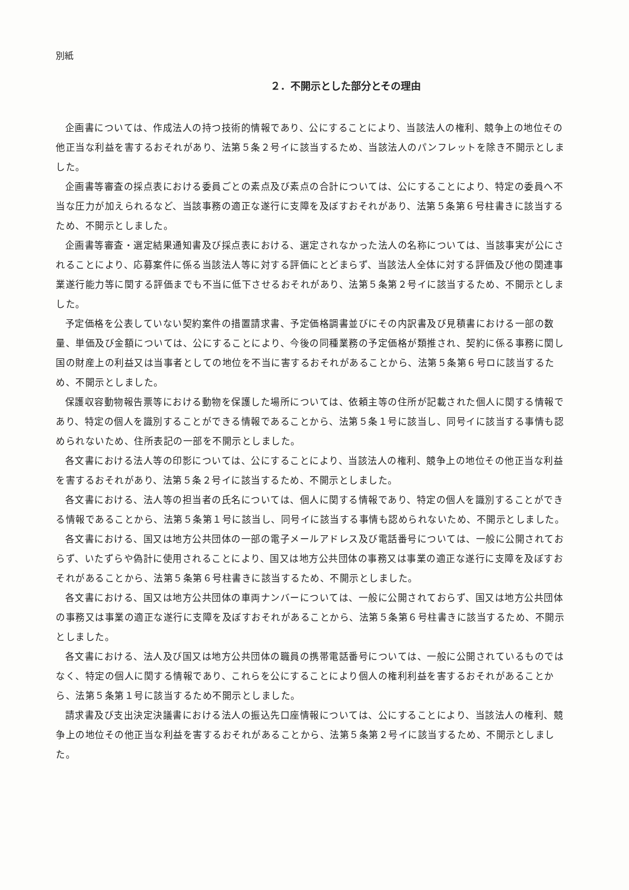別紙
２．不開示とした部分とその理由
企画書については、作成法人の持つ技術的情報であり、公にすることにより、当該法人の権利、競争上の地位その他正当な利益を害するおそれがあり、法第５条２号イに該当するため、当該法人のパンフレットを除き不開示としました。
企画書等審査の採点表における委員ごとの素点及び素点の合計については、公にすることにより、特定の委員へ不当な圧力が加えられるなど、当該事務の適正な遂行に支障を及ぼすおそれがあり、法第５条第６号柱書きに該当するため、不開示としました。
企画書等審査・選定結果通知書及び採点表における、選定されなかった法人の名称については、当該事実が公にされることにより、応募案件に係る当該法人等に対する評価にとどまらず、当該法人全体に対する評価及び他の関連事業遂行能力等に関する評価までも不当に低下させるおそれがあり、法第５条第２号イに該当するため、不開示としました。
予定価格を公表していない契約案件の措置請求書、予定価格調書並びにその内訳書及び見積書における一部の数量、単価及び金額については、公にすることにより、今後の同種業務の予定価格が類推され、契約に係る事務に関し国の財産上の利益又は当事者としての地位を不当に害するおそれがあることから、法第５条第６号ロに該当するため、不開示としました。
保護収容動物報告票等における動物を保護した場所については、依頼主等の住所が記載された個人に関する情報であり、特定の個人を識別することができる情報であることから、法第５条１号に該当し、同号イに該当する事情も認められないため、住所表記の一部を不開示としました。
各文書における法人等の印影については、公にすることにより、当該法人の権利、競争上の地位その他正当な利益を害するおそれがあり、法第５条２号イに該当するため、不開示としました。
各文書における、法人等の担当者の氏名については、個人に関する情報であり、特定の個人を識別することができる情報であることから、法第５条第１号に該当し、同号イに該当する事情も認められないため、不開示としました。
各文書における、国又は地方公共団体の一部の電子メールアドレス及び電話番号については、一般に公開されておらず、いたずらや偽計に使用されることにより、国又は地方公共団体の事務又は事業の適正な遂行に支障を及ぼすおそれがあることから、法第５条第６号柱書きに該当するため、不開示としました。
各文書における、国又は地方公共団体の車両ナンバーについては、一般に公開されておらず、国又は地方公共団体の事務又は事業の適正な遂行に支障を及ぼすおそれがあることから、法第５条第６号柱書きに該当するため、不開示としました。
各文書における、法人及び国又は地方公共団体の職員の携帯電話番号については、一般に公開されているものではなく、特定の個人に関する情報であり、これらを公にすることにより個人の権利利益を害するおそれがあることから、法第５条第１号に該当するため不開示としました。
請求書及び支出決定決議書における法人の振込先口座情報については、公にすることにより、当該法人の権利、競争上の地位その他正当な利益を害するおそれがあることから、法第５条第２号イに該当するため、不開示としました。